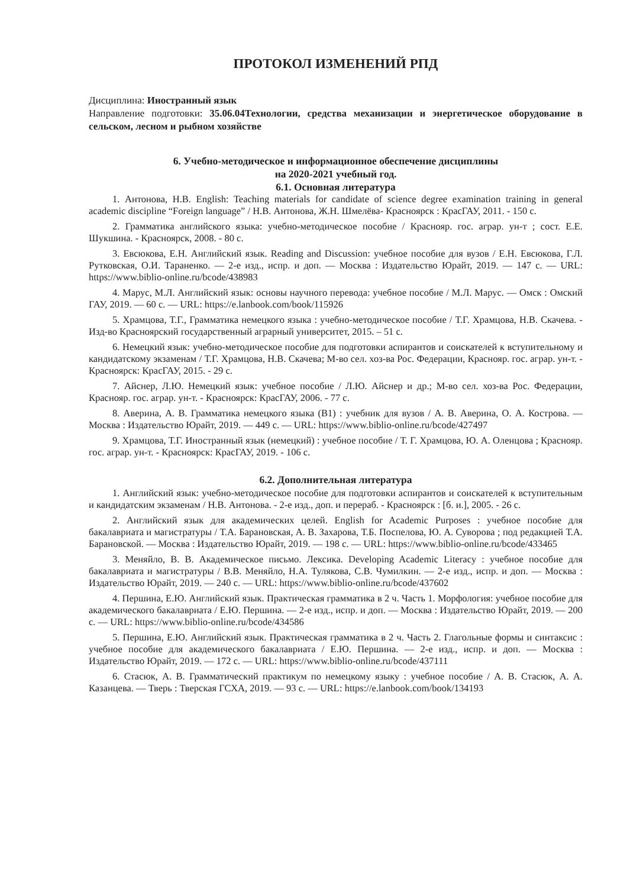ПРОТОКОЛ ИЗМЕНЕНИЙ РПД
Дисциплина: Иностранный язык
Направление подготовки: 35.06.04Технологии, средства механизации и энергетическое оборудование в сельском, лесном и рыбном хозяйстве
6. Учебно-методическое и информационное обеспечение дисциплины
на 2020-2021 учебный год.
6.1. Основная литература
1. Антонова, Н.В. English: Teaching materials for candidate of science degree examination training in general academic discipline “Foreign language” / Н.В. Антонова, Ж.Н. Шмелёва- Красноярск : КрасГАУ, 2011. - 150 с.
2. Грамматика английского языка: учебно-методическое пособие / Краснояр. гос. аграр. ун-т ; сост. Е.Е. Шукшина. - Красноярск, 2008. - 80 с.
3. Евсюкова, Е.Н. Английский язык. Reading and Discussion: учебное пособие для вузов / Е.Н. Евсюкова, Г.Л. Рутковская, О.И. Тараненко. — 2-е изд., испр. и доп. — Москва : Издательство Юрайт, 2019. — 147 с. — URL: https://www.biblio-online.ru/bcode/438983
4. Марус, М.Л. Английский язык: основы научного перевода: учебное пособие / М.Л. Марус. — Омск : Омский ГАУ, 2019. — 60 с. — URL: https://e.lanbook.com/book/115926
5. Храмцова, Т.Г., Грамматика немецкого языка : учебно-методическое пособие / Т.Г. Храмцова, Н.В. Скачева. - Изд-во Красноярский государственный аграрный университет, 2015. – 51 с.
6. Немецкий язык: учебно-методическое пособие для подготовки аспирантов и соискателей к вступительному и кандидатскому экзаменам / Т.Г. Храмцова, Н.В. Скачева; М-во сел. хоз-ва Рос. Федерации, Краснояр. гос. аграр. ун-т. - Красноярск: КрасГАУ, 2015. - 29 с.
7. Айснер, Л.Ю. Немецкий язык: учебное пособие / Л.Ю. Айснер и др.; М-во сел. хоз-ва Рос. Федерации, Краснояр. гос. аграр. ун-т. - Красноярск: КрасГАУ, 2006. - 77 с.
8. Аверина, А. В. Грамматика немецкого языка (B1) : учебник для вузов / А. В. Аверина, О. А. Кострова. — Москва : Издательство Юрайт, 2019. — 449 с. — URL: https://www.biblio-online.ru/bcode/427497
9. Храмцова, Т.Г. Иностранный язык (немецкий) : учебное пособие / Т. Г. Храмцова, Ю. А. Оленцова ; Краснояр. гос. аграр. ун-т. - Красноярск: КрасГАУ, 2019. - 106 с.
6.2. Дополнительная литература
1. Английский язык: учебно-методическое пособие для подготовки аспирантов и соискателей к вступительным и кандидатским экзаменам / Н.В. Антонова. - 2-е изд., доп. и перераб. - Красноярск : [б. и.], 2005. - 26 с.
2. Английский язык для академических целей. English for Academic Purposes : учебное пособие для бакалавриата и магистратуры / Т.А. Барановская, А. В. Захарова, Т.Б. Поспелова, Ю. А. Суворова ; под редакцией Т.А. Барановской. — Москва : Издательство Юрайт, 2019. — 198 с. — URL: https://www.biblio-online.ru/bcode/433465
3. Меняйло, В. В. Академическое письмо. Лексика. Developing Academic Literacy : учебное пособие для бакалавриата и магистратуры / В.В. Меняйло, Н.А. Тулякова, С.В. Чумилкин. — 2-е изд., испр. и доп. — Москва : Издательство Юрайт, 2019. — 240 с. — URL: https://www.biblio-online.ru/bcode/437602
4. Першина, Е.Ю. Английский язык. Практическая грамматика в 2 ч. Часть 1. Морфология: учебное пособие для академического бакалавриата / Е.Ю. Першина. — 2-е изд., испр. и доп. — Москва : Издательство Юрайт, 2019. — 200 с. — URL: https://www.biblio-online.ru/bcode/434586
5. Першина, Е.Ю. Английский язык. Практическая грамматика в 2 ч. Часть 2. Глагольные формы и синтаксис : учебное пособие для академического бакалавриата / Е.Ю. Першина. — 2-е изд., испр. и доп. — Москва : Издательство Юрайт, 2019. — 172 с. — URL: https://www.biblio-online.ru/bcode/437111
6. Стасюк, А. В. Грамматический практикум по немецкому языку : учебное пособие / А. В. Стасюк, А. А. Казанцева. — Тверь : Тверская ГСХА, 2019. — 93 с. — URL: https://e.lanbook.com/book/134193